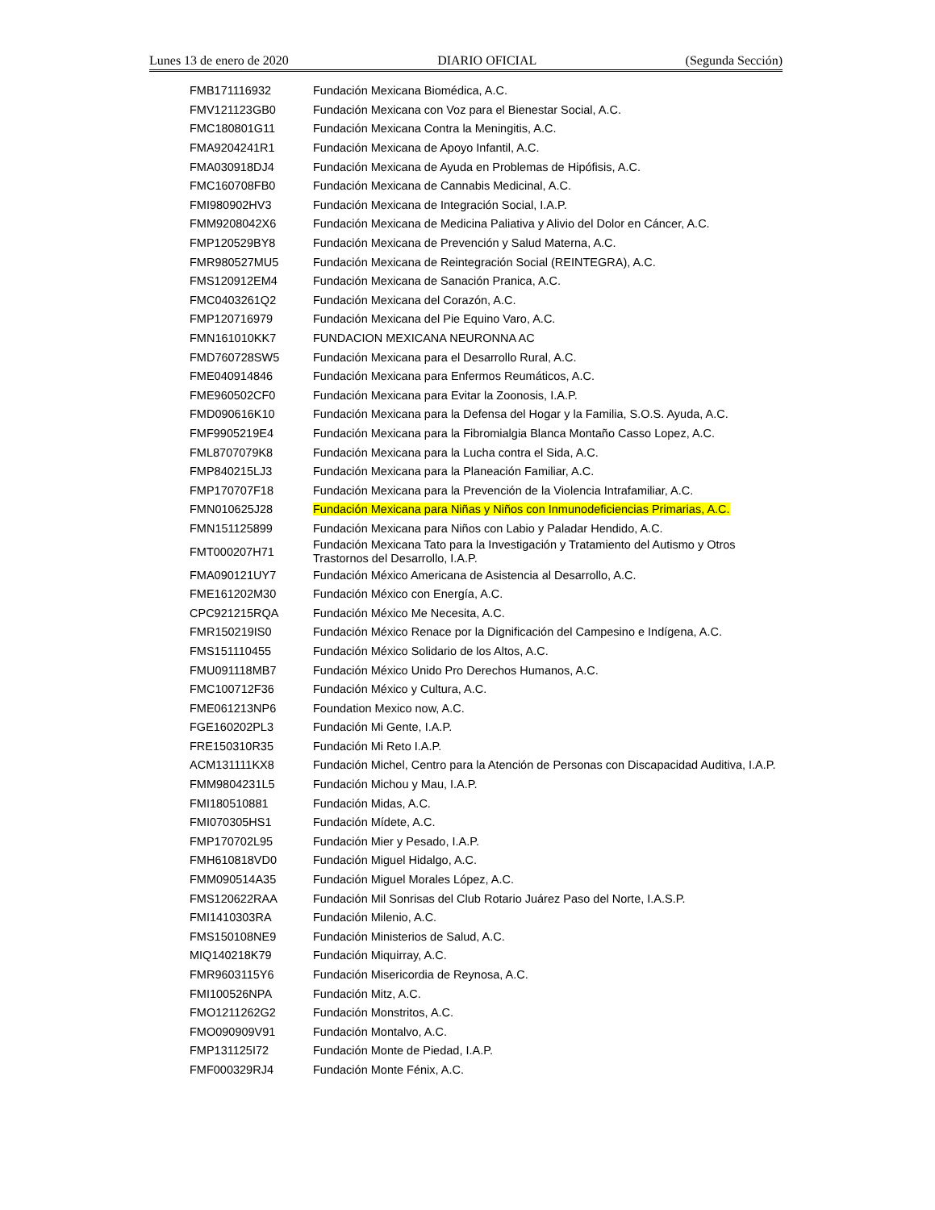Lunes 13 de enero de 2020 DIARIO OFICIAL (Segunda Sección)
| FMB171116932 | Fundación Mexicana Biomédica, A.C. |
| FMV121123GB0 | Fundación Mexicana con Voz para el Bienestar Social, A.C. |
| FMC180801G11 | Fundación Mexicana Contra la Meningitis, A.C. |
| FMA9204241R1 | Fundación Mexicana de Apoyo Infantil, A.C. |
| FMA030918DJ4 | Fundación Mexicana de Ayuda en Problemas de Hipófisis, A.C. |
| FMC160708FB0 | Fundación Mexicana de Cannabis Medicinal, A.C. |
| FMI980902HV3 | Fundación Mexicana de Integración Social, I.A.P. |
| FMM9208042X6 | Fundación Mexicana de Medicina Paliativa y Alivio del Dolor en Cáncer, A.C. |
| FMP120529BY8 | Fundación Mexicana de Prevención y Salud Materna, A.C. |
| FMR980527MU5 | Fundación Mexicana de Reintegración Social (REINTEGRA), A.C. |
| FMS120912EM4 | Fundación Mexicana de Sanación Pranica, A.C. |
| FMC0403261Q2 | Fundación Mexicana del Corazón, A.C. |
| FMP120716979 | Fundación Mexicana del Pie Equino Varo, A.C. |
| FMN161010KK7 | FUNDACION MEXICANA NEURONNA AC |
| FMD760728SW5 | Fundación Mexicana para el Desarrollo Rural, A.C. |
| FME040914846 | Fundación Mexicana para Enfermos Reumáticos, A.C. |
| FME960502CF0 | Fundación Mexicana para Evitar la Zoonosis, I.A.P. |
| FMD090616K10 | Fundación Mexicana para la Defensa del Hogar y la Familia, S.O.S. Ayuda, A.C. |
| FMF9905219E4 | Fundación Mexicana para la Fibromialgia Blanca Montaño Casso Lopez, A.C. |
| FML8707079K8 | Fundación Mexicana para la Lucha contra el Sida, A.C. |
| FMP840215LJ3 | Fundación Mexicana para la Planeación Familiar, A.C. |
| FMP170707F18 | Fundación Mexicana para la Prevención de la Violencia Intrafamiliar, A.C. |
| FMN010625J28 | Fundación Mexicana para Niñas y Niños con Inmunodeficiencias Primarias, A.C. |
| FMN151125899 | Fundación Mexicana para Niños con Labio y Paladar Hendido, A.C. |
| FMT000207H71 | Fundación Mexicana Tato para la Investigación y Tratamiento del Autismo y Otros Trastornos del Desarrollo, I.A.P. |
| FMA090121UY7 | Fundación México Americana de Asistencia al Desarrollo, A.C. |
| FME161202M30 | Fundación México con Energía, A.C. |
| CPC921215RQA | Fundación México Me Necesita, A.C. |
| FMR150219IS0 | Fundación México Renace por la Dignificación del Campesino e Indígena, A.C. |
| FMS151110455 | Fundación México Solidario de los Altos, A.C. |
| FMU091118MB7 | Fundación México Unido Pro Derechos Humanos, A.C. |
| FMC100712F36 | Fundación México y Cultura, A.C. |
| FME061213NP6 | Foundation Mexico now, A.C. |
| FGE160202PL3 | Fundación Mi Gente, I.A.P. |
| FRE150310R35 | Fundación Mi Reto I.A.P. |
| ACM131111KX8 | Fundación Michel, Centro para la Atención de Personas con Discapacidad Auditiva, I.A.P. |
| FMM9804231L5 | Fundación Michou y Mau, I.A.P. |
| FMI180510881 | Fundación Midas, A.C. |
| FMI070305HS1 | Fundación Mídete, A.C. |
| FMP170702L95 | Fundación Mier y Pesado, I.A.P. |
| FMH610818VD0 | Fundación Miguel Hidalgo, A.C. |
| FMM090514A35 | Fundación Miguel Morales López, A.C. |
| FMS120622RAA | Fundación Mil Sonrisas del Club Rotario Juárez Paso del Norte, I.A.S.P. |
| FMI1410303RA | Fundación Milenio, A.C. |
| FMS150108NE9 | Fundación Ministerios de Salud, A.C. |
| MIQ140218K79 | Fundación Miquirray, A.C. |
| FMR9603115Y6 | Fundación Misericordia de Reynosa, A.C. |
| FMI100526NPA | Fundación Mitz, A.C. |
| FMO1211262G2 | Fundación Monstritos, A.C. |
| FMO090909V91 | Fundación Montalvo, A.C. |
| FMP131125I72 | Fundación Monte de Piedad, I.A.P. |
| FMF000329RJ4 | Fundación Monte Fénix, A.C. |